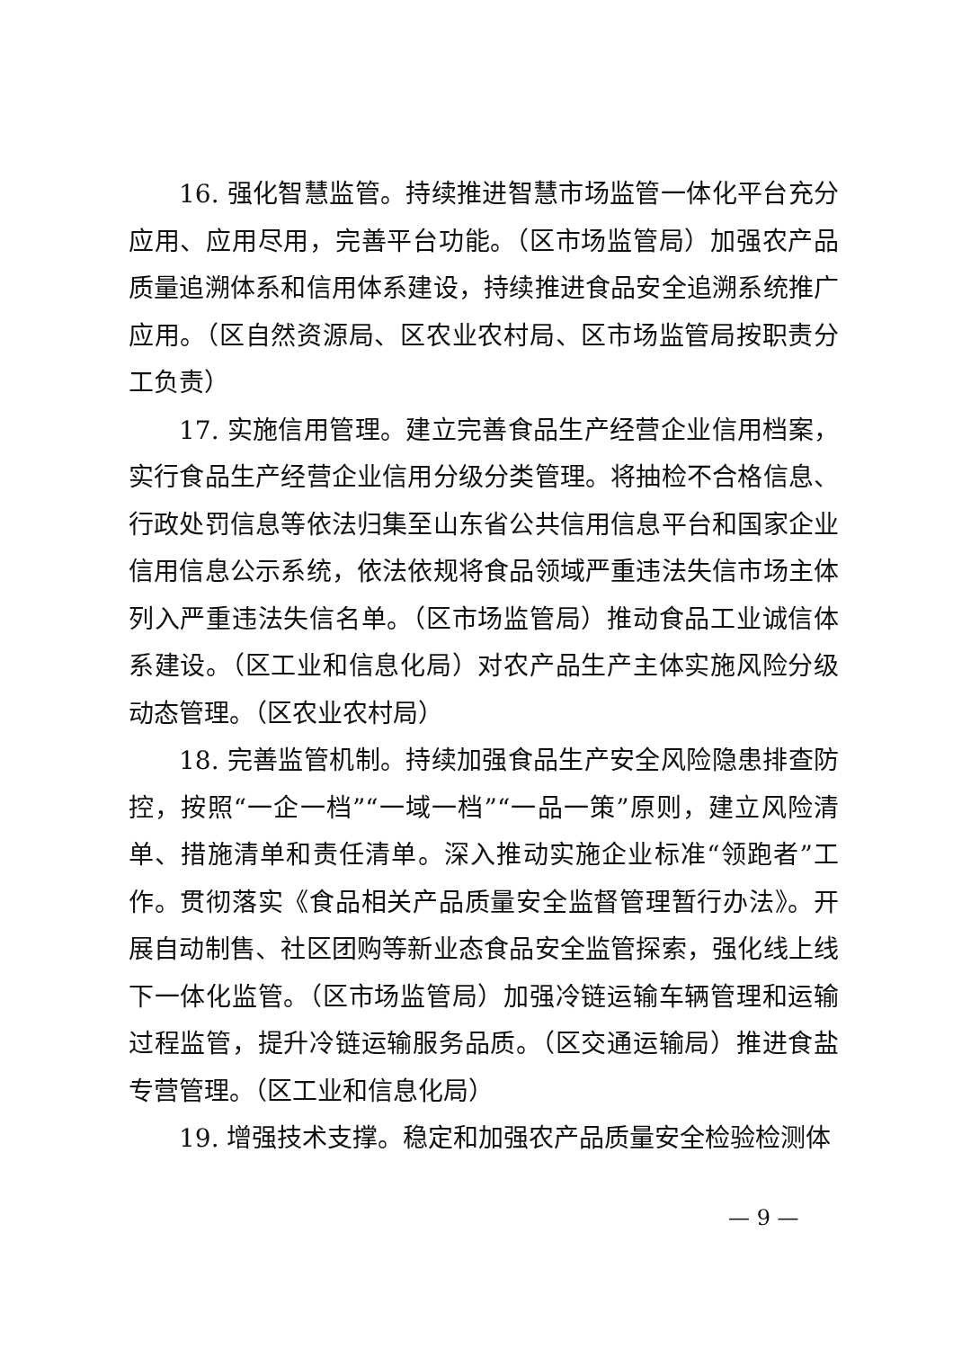16. 强化智慧监管。持续推进智慧市场监管一体化平台充分应用、应用尽用，完善平台功能。（区市场监管局）加强农产品质量追溯体系和信用体系建设，持续推进食品安全追溯系统推广应用。（区自然资源局、区农业农村局、区市场监管局按职责分工负责）
17. 实施信用管理。建立完善食品生产经营企业信用档案，实行食品生产经营企业信用分级分类管理。将抽检不合格信息、行政处罚信息等依法归集至山东省公共信用信息平台和国家企业信用信息公示系统，依法依规将食品领域严重违法失信市场主体列入严重违法失信名单。（区市场监管局）推动食品工业诚信体系建设。（区工业和信息化局）对农产品生产主体实施风险分级动态管理。（区农业农村局）
18. 完善监管机制。持续加强食品生产安全风险隐患排查防控，按照“一企一档”“一域一档”“一品一策”原则，建立风险清单、措施清单和责任清单。深入推动实施企业标准“领跑者”工作。贯彻落实《食品相关产品质量安全监督管理暂行办法》。开展自动制售、社区团购等新业态食品安全监管探索，强化线上线下一体化监管。（区市场监管局）加强冷链运输车辆管理和运输过程监管，提升冷链运输服务品质。（区交通运输局）推进食盐专营管理。（区工业和信息化局）
19. 增强技术支撑。稳定和加强农产品质量安全检验检测体
— 9 —